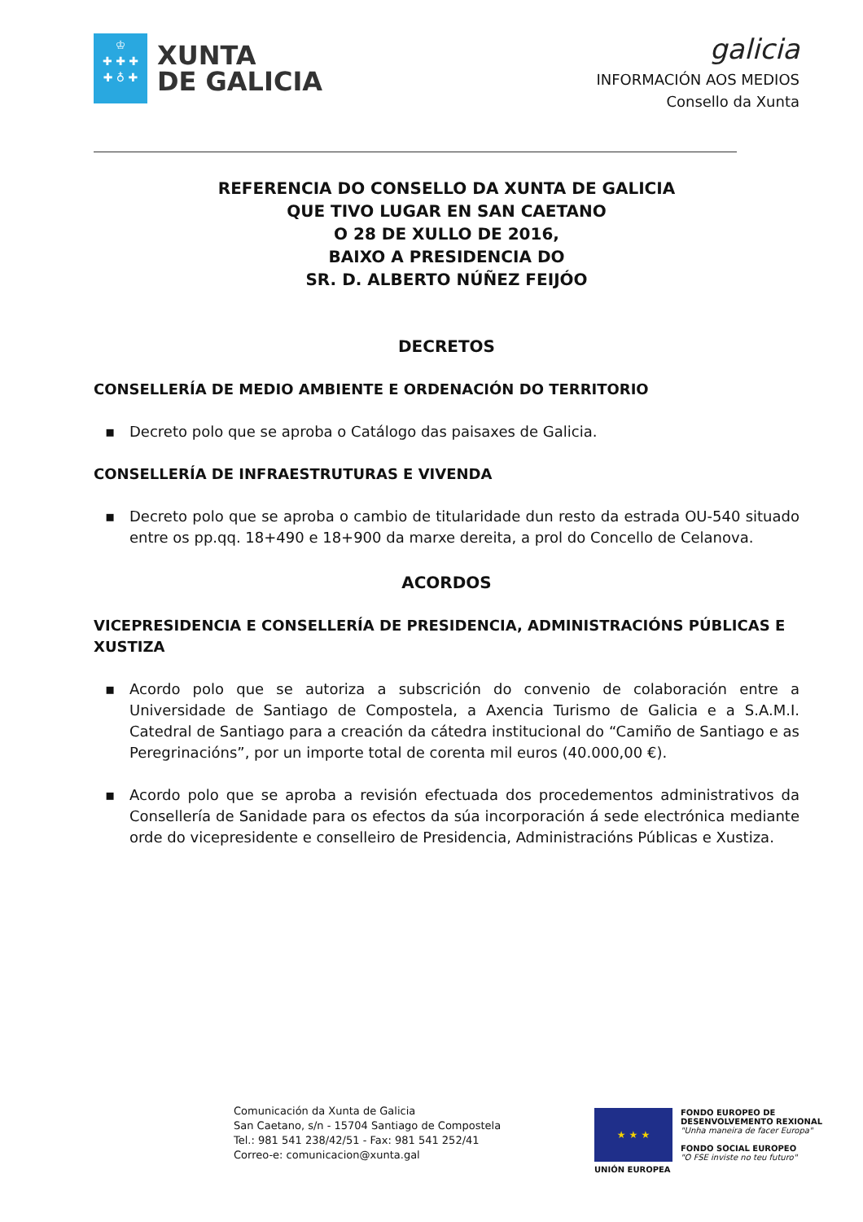♔
✚ ✚ ✚
✚ ♁ ✚
XUNTA
DE GALICIA
galicia
INFORMACIÓN AOS MEDIOS
Consello da Xunta
REFERENCIA DO CONSELLO DA XUNTA DE GALICIA
QUE TIVO LUGAR EN SAN CAETANO
O 28 DE XULLO DE 2016,
BAIXO A PRESIDENCIA DO
SR. D. ALBERTO NÚÑEZ FEIJÓO
DECRETOS
CONSELLERÍA DE MEDIO AMBIENTE E ORDENACIÓN DO TERRITORIO
▪ Decreto polo que se aproba o Catálogo das paisaxes de Galicia.
CONSELLERÍA DE INFRAESTRUTURAS E VIVENDA
▪ Decreto polo que se aproba o cambio de titularidade dun resto da estrada OU-540 situado entre os pp.qq. 18+490 e 18+900 da marxe dereita, a prol do Concello de Celanova.
ACORDOS
VICEPRESIDENCIA E CONSELLERÍA DE PRESIDENCIA, ADMINISTRACIÓNS PÚBLICAS E XUSTIZA
▪ Acordo polo que se autoriza a subscrición do convenio de colaboración entre a Universidade de Santiago de Compostela, a Axencia Turismo de Galicia e a S.A.M.I. Catedral de Santiago para a creación da cátedra institucional do “Camiño de Santiago e as Peregrinacións”, por un importe total de corenta mil euros (40.000,00 €).
▪ Acordo polo que se aproba a revisión efectuada dos procedementos administrativos da Consellería de Sanidade para os efectos da súa incorporación á sede electrónica mediante orde do vicepresidente e conselleiro de Presidencia, Administracións Públicas e Xustiza.
Comunicación da Xunta de Galicia
San Caetano, s/n - 15704 Santiago de Compostela
Tel.: 981 541 238/42/51 - Fax: 981 541 252/41
Correo-e: comunicacion@xunta.gal
★ ★ ★
UNIÓN EUROPEA
FONDO EUROPEO DE
DESENVOLVEMENTO REXIONAL
"Unha maneira de facer Europa"
FONDO SOCIAL EUROPEO
"O FSE inviste no teu futuro"